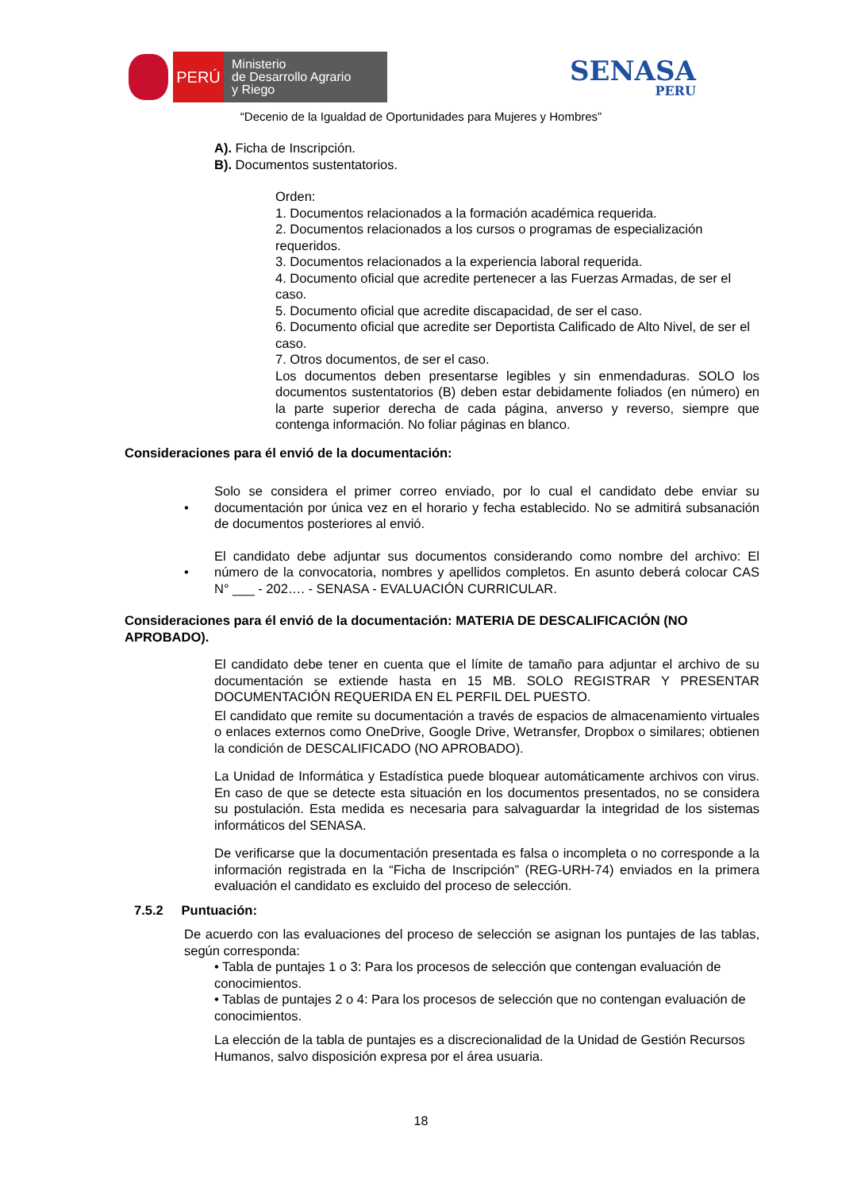PERÚ
Ministerio
de Desarrollo Agrario
y Riego
SENASA
PERU
“Decenio de la Igualdad de Oportunidades para Mujeres y Hombres”
A). Ficha de Inscripción.
B). Documentos sustentatorios.
Orden:
1. Documentos relacionados a la formación académica requerida.
2. Documentos relacionados a los cursos o programas de especialización requeridos.
3. Documentos relacionados a la experiencia laboral requerida.
4. Documento oficial que acredite pertenecer a las Fuerzas Armadas, de ser el caso.
5. Documento oficial que acredite discapacidad, de ser el caso.
6. Documento oficial que acredite ser Deportista Calificado de Alto Nivel, de ser el caso.
7. Otros documentos, de ser el caso.
Los documentos deben presentarse legibles y sin enmendaduras. SOLO los documentos sustentatorios (B) deben estar debidamente foliados (en número) en la parte superior derecha de cada página, anverso y reverso, siempre que contenga información. No foliar páginas en blanco.
Consideraciones para él envió de la documentación:
•
Solo se considera el primer correo enviado, por lo cual el candidato debe enviar su documentación por única vez en el horario y fecha establecido. No se admitirá subsanación de documentos posteriores al envió.
•
El candidato debe adjuntar sus documentos considerando como nombre del archivo: El número de la convocatoria, nombres y apellidos completos. En asunto deberá colocar CAS N° ___ - 202…. - SENASA - EVALUACIÓN CURRICULAR.
Consideraciones para él envió de la documentación: MATERIA DE DESCALIFICACIÓN (NO APROBADO).
El candidato debe tener en cuenta que el límite de tamaño para adjuntar el archivo de su documentación se extiende hasta en 15 MB. SOLO REGISTRAR Y PRESENTAR DOCUMENTACIÓN REQUERIDA EN EL PERFIL DEL PUESTO.
El candidato que remite su documentación a través de espacios de almacenamiento virtuales o enlaces externos como OneDrive, Google Drive, Wetransfer, Dropbox o similares; obtienen la condición de DESCALIFICADO (NO APROBADO).
La Unidad de Informática y Estadística puede bloquear automáticamente archivos con virus. En caso de que se detecte esta situación en los documentos presentados, no se considera su postulación. Esta medida es necesaria para salvaguardar la integridad de los sistemas informáticos del SENASA.
De verificarse que la documentación presentada es falsa o incompleta o no corresponde a la información registrada en la “Ficha de Inscripción” (REG-URH-74) enviados en la primera evaluación el candidato es excluido del proceso de selección.
7.5.2 Puntuación:
De acuerdo con las evaluaciones del proceso de selección se asignan los puntajes de las tablas, según corresponda:
• Tabla de puntajes 1 o 3: Para los procesos de selección que contengan evaluación de conocimientos.
• Tablas de puntajes 2 o 4: Para los procesos de selección que no contengan evaluación de conocimientos.
La elección de la tabla de puntajes es a discrecionalidad de la Unidad de Gestión Recursos Humanos, salvo disposición expresa por el área usuaria.
18